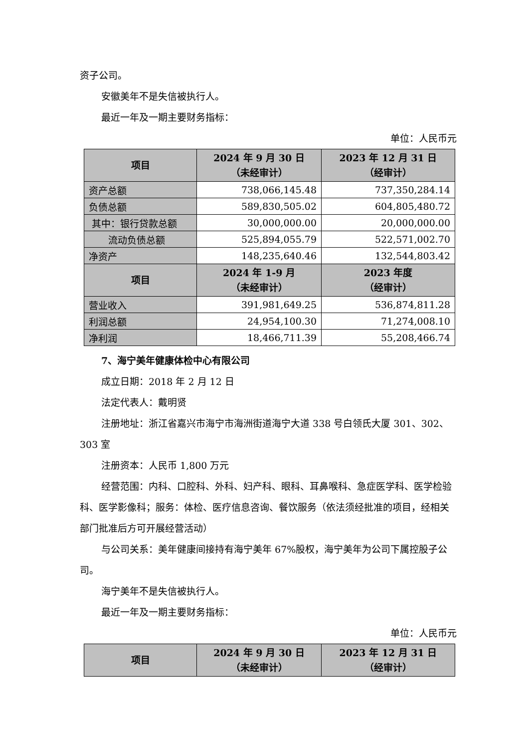资子公司。
安徽美年不是失信被执行人。
最近一年及一期主要财务指标：
单位：人民币元
| 项目 | 2024 年 9 月 30 日 （未经审计） | 2023 年 12 月 31 日 （经审计） |
| --- | --- | --- |
| 资产总额 | 738,066,145.48 | 737,350,284.14 |
| 负债总额 | 589,830,505.02 | 604,805,480.72 |
| 其中：银行贷款总额 | 30,000,000.00 | 20,000,000.00 |
| 流动负债总额 | 525,894,055.79 | 522,571,002.70 |
| 净资产 | 148,235,640.46 | 132,544,803.42 |
| 项目 | 2024 年 1-9 月 （未经审计） | 2023 年度 （经审计） |
| 营业收入 | 391,981,649.25 | 536,874,811.28 |
| 利润总额 | 24,954,100.30 | 71,274,008.10 |
| 净利润 | 18,466,711.39 | 55,208,466.74 |
7、海宁美年健康体检中心有限公司
成立日期：2018 年 2 月 12 日
法定代表人：戴明贤
注册地址：浙江省嘉兴市海宁市海洲街道海宁大道 338 号白领氏大厦 301、302、303 室
注册资本：人民币 1,800 万元
经营范围：内科、口腔科、外科、妇产科、眼科、耳鼻喉科、急症医学科、医学检验科、医学影像科；服务：体检、医疗信息咨询、餐饮服务（依法须经批准的项目，经相关部门批准后方可开展经营活动）
与公司关系：美年健康间接持有海宁美年 67%股权，海宁美年为公司下属控股子公司。
海宁美年不是失信被执行人。
最近一年及一期主要财务指标：
单位：人民币元
| 项目 | 2024 年 9 月 30 日 （未经审计） | 2023 年 12 月 31 日 （经审计） |
| --- | --- | --- |